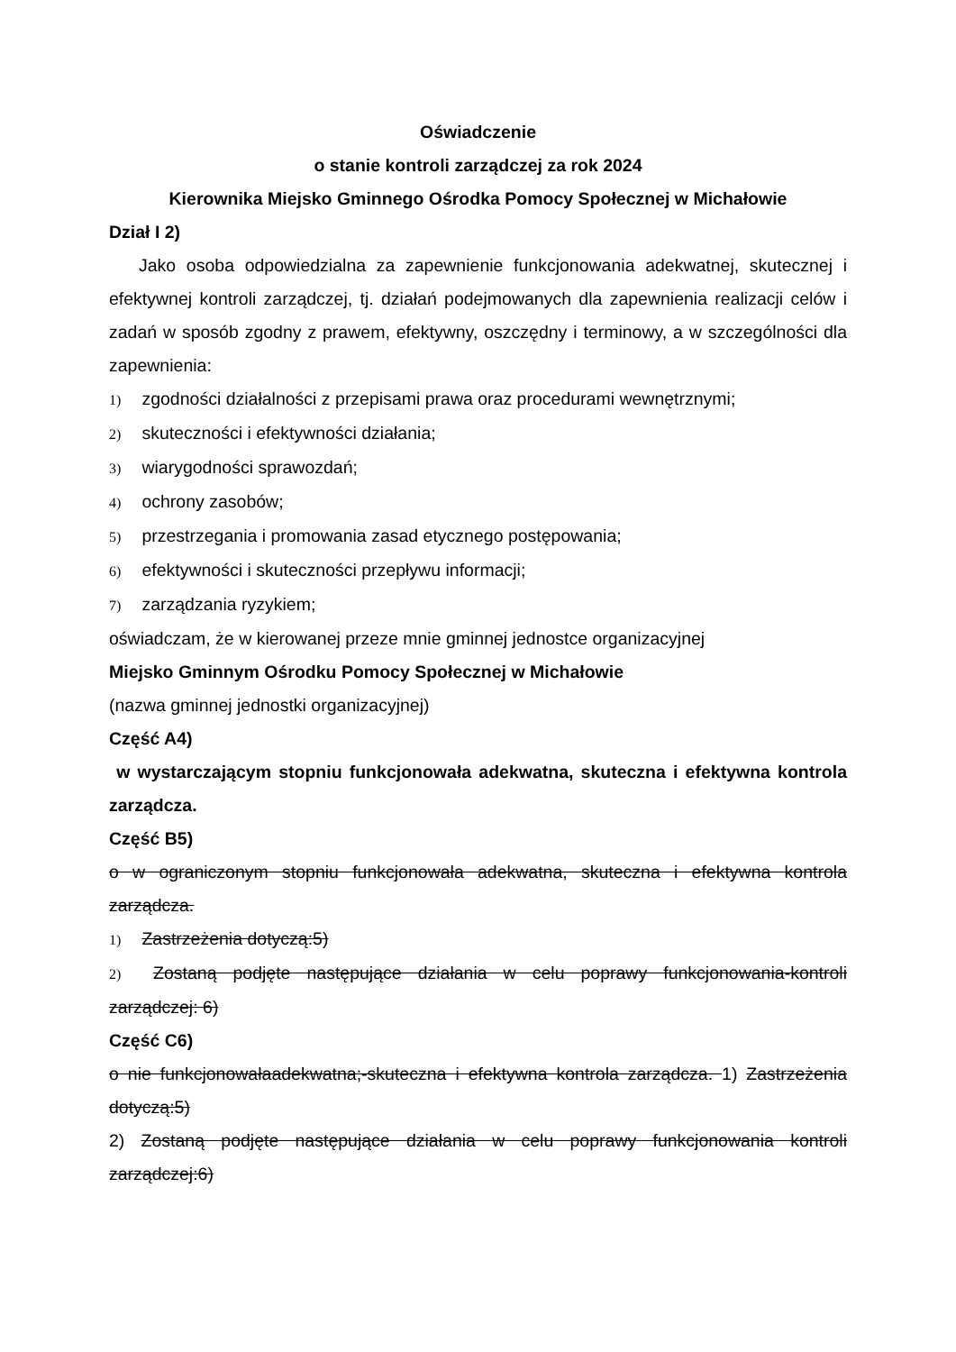Oświadczenie
o stanie kontroli zarządczej za rok 2024
Kierownika Miejsko Gminnego Ośrodka Pomocy Społecznej w Michałowie
Dział I 2)
Jako osoba odpowiedzialna za zapewnienie funkcjonowania adekwatnej, skutecznej i efektywnej kontroli zarządczej, tj. działań podejmowanych dla zapewnienia realizacji celów i zadań w sposób zgodny z prawem, efektywny, oszczędny i terminowy, a w szczególności dla zapewnienia:
1) zgodności działalności z przepisami prawa oraz procedurami wewnętrznymi;
2) skuteczności i efektywności działania;
3) wiarygodności sprawozdań;
4) ochrony zasobów;
5) przestrzegania i promowania zasad etycznego postępowania;
6) efektywności i skuteczności przepływu informacji;
7) zarządzania ryzykiem;
oświadczam, że w kierowanej przeze mnie gminnej jednostce organizacyjnej
Miejsko Gminnym Ośrodku Pomocy Społecznej w Michałowie
(nazwa gminnej jednostki organizacyjnej)
Część A4)
w wystarczającym stopniu funkcjonowała adekwatna, skuteczna i efektywna kontrola zarządcza.
Część B5)
o w ograniczonym stopniu funkcjonowała adekwatna, skuteczna i efektywna kontrola zarządcza.
1) Zastrzeżenia dotyczą:5)
2) Zostaną podjęte następujące działania w celu poprawy funkcjonowania-kontroli zarządczej: 6)
Część C6)
o nie funkcjonowałaadekwatna;-skuteczna i efektywna kontrola zarządcza. 1) Zastrzeżenia dotyczą:5)
2) Zostaną podjęte następujące działania w celu poprawy funkcjonowania kontroli zarządczej:6)